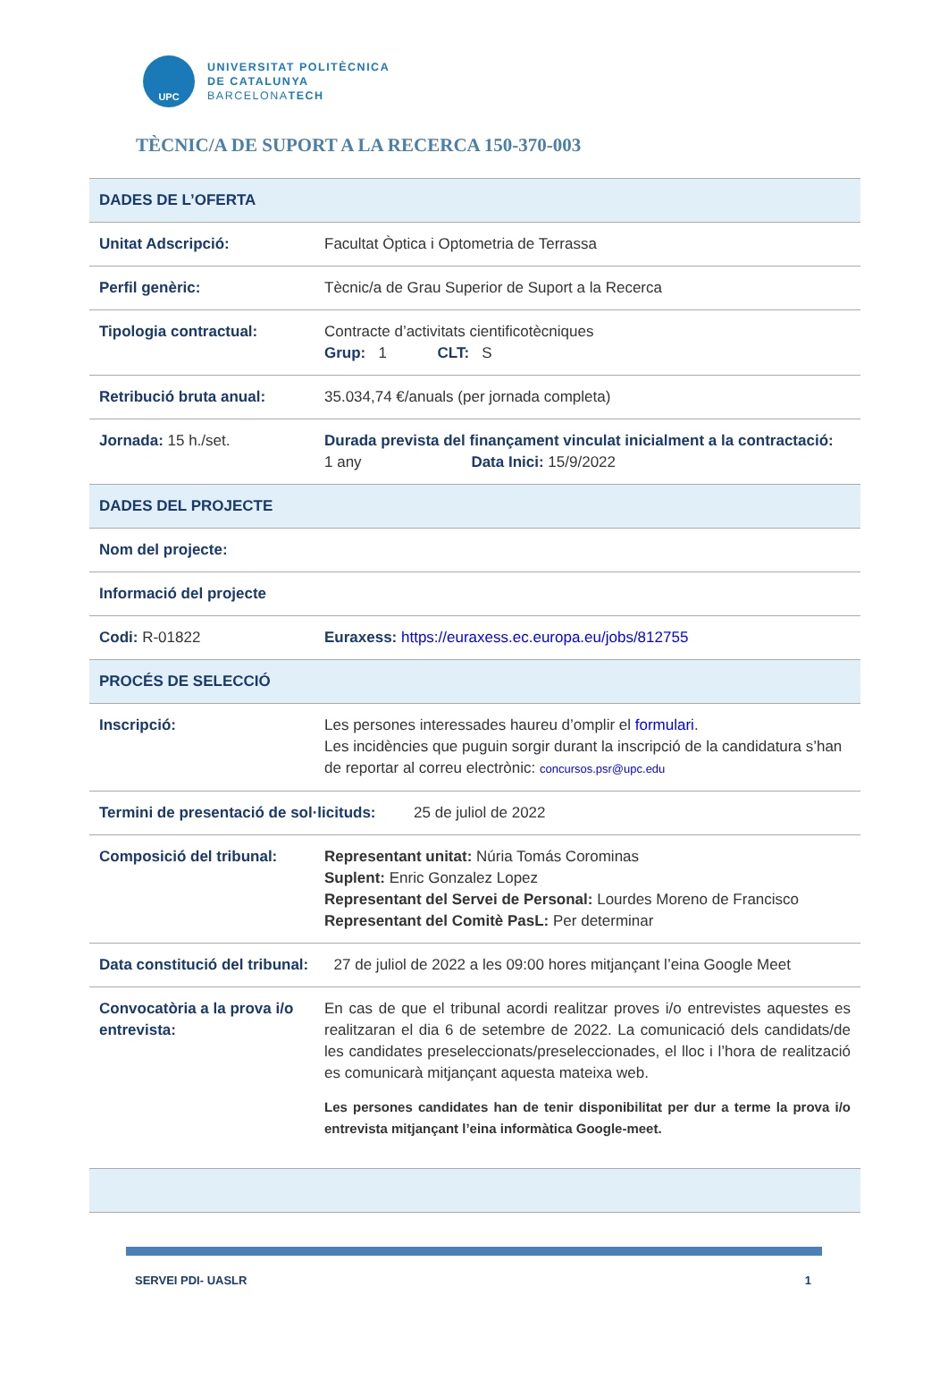UPC
UNIVERSITAT POLITÈCNICA
DE CATALUNYA
BARCELONATECH
TÈCNIC/A DE SUPORT A LA RECERCA 150-370-003
| DADES DE L’OFERTA | |
| Unitat Adscripció: | Facultat Òptica i Optometria de Terrassa |
| Perfil genèric: | Tècnic/a de Grau Superior de Suport a la Recerca |
| Tipologia contractual: | Contracte d’activitats cientificotècniques Grup: 1 CLT: S |
| Retribució bruta anual: | 35.034,74 €/anuals (per jornada completa) |
| Jornada: 15 h./set. | Durada prevista del finançament vinculat inicialment a la contractació: 1 any Data Inici: 15/9/2022 |
| DADES DEL PROJECTE | |
| Nom del projecte: | |
| Informació del projecte | |
| Codi: R-01822 | Euraxess: https://euraxess.ec.europa.eu/jobs/812755 |
| PROCÉS DE SELECCIÓ | |
| Inscripció: | Les persones interessades haureu d’omplir el formulari . Les incidències que puguin sorgir durant la inscripció de la candidatura s’han de reportar al correu electrònic: concursos.psr@upc.edu |
| Termini de presentació de sol·licituds: 25 de juliol de 2022 | |
| Composició del tribunal: | Representant unitat: Núria Tomás Corominas Suplent: Enric Gonzalez Lopez Representant del Servei de Personal: Lourdes Moreno de Francisco Representant del Comitè PasL: Per determinar |
| Data constitució del tribunal: 27 de juliol de 2022 a les 09:00 hores mitjançant l’eina Google Meet | |
| Convocatòria a la prova i/o entrevista: | En cas de que el tribunal acordi realitzar proves i/o entrevistes aquestes es realitzaran el dia 6 de setembre de 2022. La comunicació dels candidats/de les candidates preseleccionats/preseleccionades, el lloc i l’hora de realització es comunicarà mitjançant aquesta mateixa web. Les persones candidates han de tenir disponibilitat per dur a terme la prova i/o entrevista mitjançant l’eina informàtica Google-meet. |
SERVEI PDI- UASLR 1